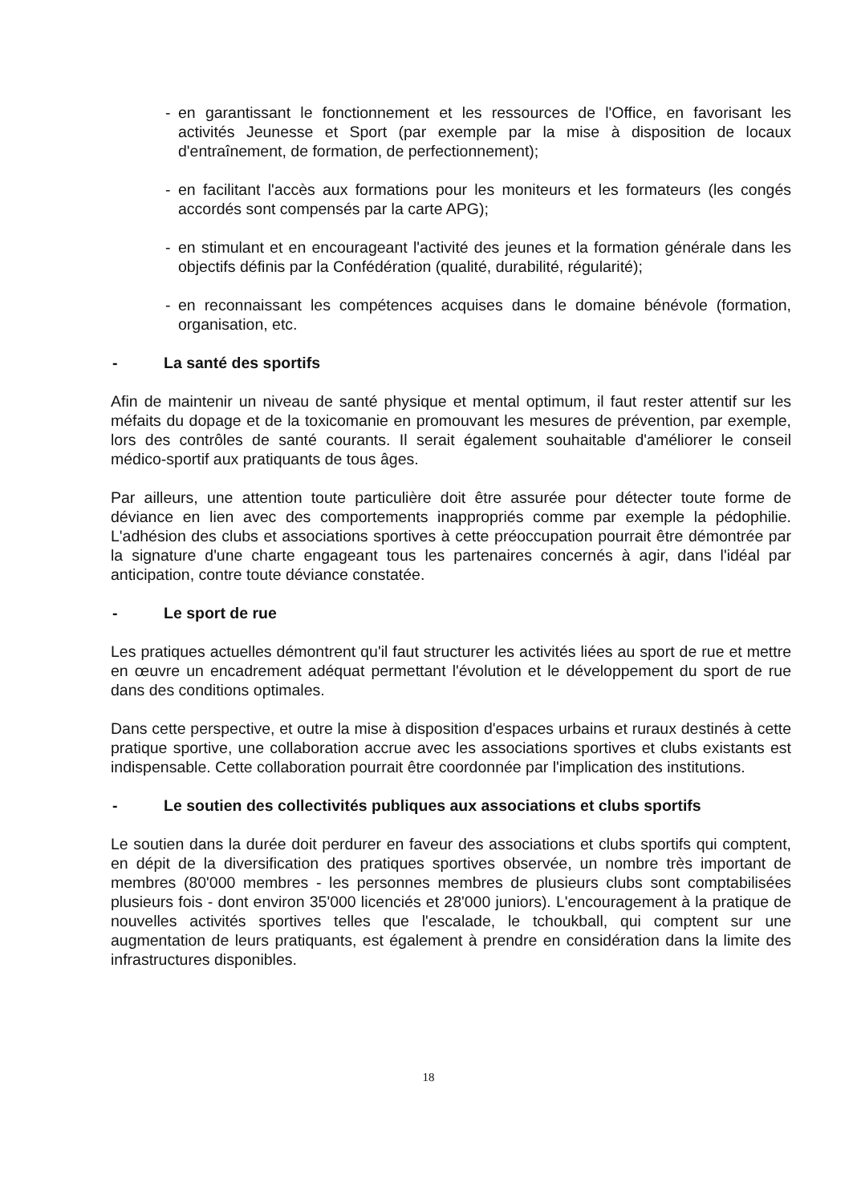- en garantissant le fonctionnement et les ressources de l'Office, en favorisant les activités Jeunesse et Sport (par exemple par la mise à disposition de locaux d'entraînement, de formation, de perfectionnement);
- en facilitant l'accès aux formations pour les moniteurs et les formateurs (les congés accordés sont compensés par la carte APG);
- en stimulant et en encourageant l'activité des jeunes et la formation générale dans les objectifs définis par la Confédération (qualité, durabilité, régularité);
- en reconnaissant les compétences acquises dans le domaine bénévole (formation, organisation, etc.
- La santé des sportifs
Afin de maintenir un niveau de santé physique et mental optimum, il faut rester attentif sur les méfaits du dopage et de la toxicomanie en promouvant les mesures de prévention, par exemple, lors des contrôles de santé courants. Il serait également souhaitable d'améliorer le conseil médico-sportif aux pratiquants de tous âges.
Par ailleurs, une attention toute particulière doit être assurée pour détecter toute forme de déviance en lien avec des comportements inappropriés comme par exemple la pédophilie. L'adhésion des clubs et associations sportives à cette préoccupation pourrait être démontrée par la signature d'une charte engageant tous les partenaires concernés à agir, dans l'idéal par anticipation, contre toute déviance constatée.
- Le sport de rue
Les pratiques actuelles démontrent qu'il faut structurer les activités liées au sport de rue et mettre en œuvre un encadrement adéquat permettant l'évolution et le développement du sport de rue dans des conditions optimales.
Dans cette perspective, et outre la mise à disposition d'espaces urbains et ruraux destinés à cette pratique sportive, une collaboration accrue avec les associations sportives et clubs existants est indispensable. Cette collaboration pourrait être coordonnée par l'implication des institutions.
- Le soutien des collectivités publiques aux associations et clubs sportifs
Le soutien dans la durée doit perdurer en faveur des associations et clubs sportifs qui comptent, en dépit de la diversification des pratiques sportives observée, un nombre très important de membres (80'000 membres - les personnes membres de plusieurs clubs sont comptabilisées plusieurs fois - dont environ 35'000 licenciés et 28'000 juniors). L'encouragement à la pratique de nouvelles activités sportives telles que l'escalade, le tchoukball, qui comptent sur une augmentation de leurs pratiquants, est également à prendre en considération dans la limite des infrastructures disponibles.
18